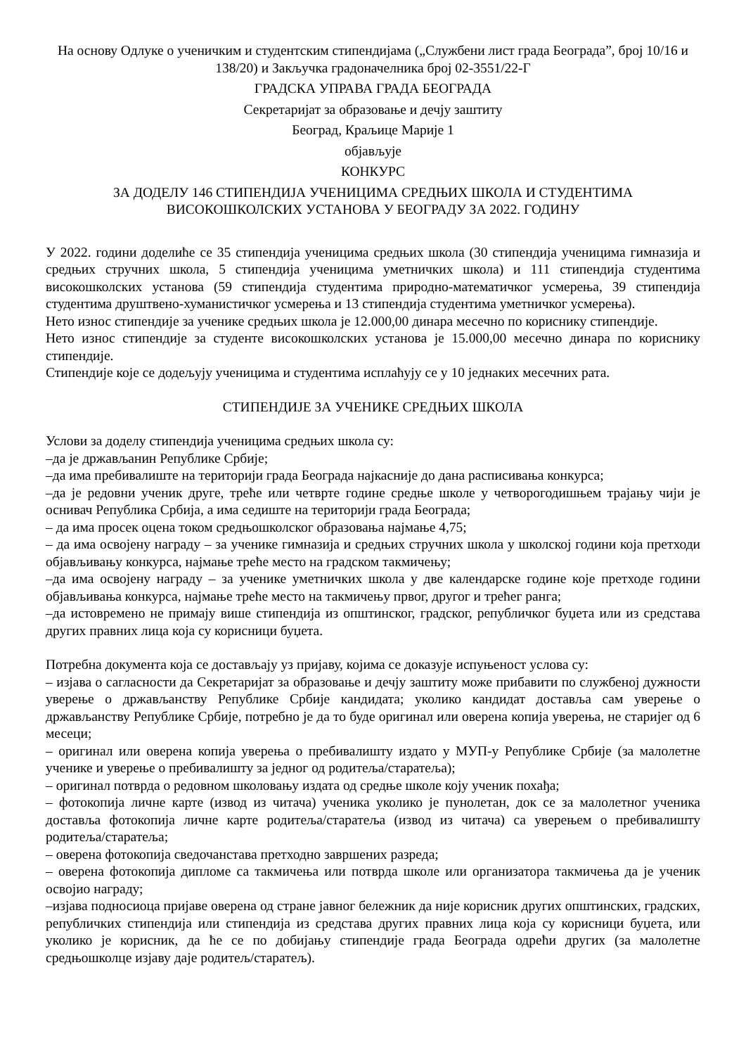На основу Одлуке о ученичким и студентским стипендијама („Службени лист града Београда”, број 10/16 и 138/20) и Закључка градоначелника број 02-3551/22-Г
ГРАДСКА УПРАВА ГРАДА БЕОГРАДА
Секретаријат за образовање и дечју заштиту
Београд, Краљице Марије 1
објављује
КОНКУРС
ЗА ДОДЕЛУ 146 СТИПЕНДИЈА УЧЕНИЦИМА СРЕДЊИХ ШКОЛА И СТУДЕНТИМА ВИСОКОШКОЛСКИХ УСТАНОВА У БЕОГРАДУ ЗА 2022. ГОДИНУ
У 2022. години доделиће се 35 стипендија ученицима средњих школа (30 стипендија ученицима гимназија и средњих стручних школа, 5 стипендија ученицима уметничких школа) и 111 стипендија студентима високошколских установа (59 стипендија студентима природно-математичког усмерења, 39 стипендија студентима друштвено-хуманистичког усмерења и 13 стипендија студентима уметничког усмерења).
Нето износ стипендије за ученике средњих школа је 12.000,00 динара месечно по кориснику стипендије.
Нето износ стипендије за студенте високошколских установа је 15.000,00 месечно динара по кориснику стипендије.
Стипендије које се додељују ученицима и студентима исплаћују се у 10 једнаких месечних рата.
СТИПЕНДИЈЕ ЗА УЧЕНИКЕ СРЕДЊИХ ШКОЛА
Услови за доделу стипендија ученицима средњих школа су:
–да је држављанин Републике Србије;
–да има пребивалиште на територији града Београда најкасније до дана расписивања конкурса;
–да је редовни ученик друге, треће или четврте године средње школе у четворогодишњем трајању чији је оснивач Република Србија, а има седиште на територији града Београда;
– да има просек оцена током средњошколског образовања најмање 4,75;
– да има освојену награду – за ученике гимназија и средњих стручних школа у школској години која претходи објављивању конкурса, најмање треће место на градском такмичењу;
–да има освојену награду – за ученике уметничких школа у две календарске године које претходе години објављивања конкурса, најмање треће место на такмичењу првог, другог и трећег ранга;
–да истовремено не примају више стипендија из општинског, градског, републичког буџета или из средстава других правних лица која су корисници буџета.
Потребна документа која се достављају уз пријаву, којима се доказује испуњеност услова су:
– изјава о сагласности да Секретаријат за образовање и дечју заштиту може прибавити по службеној дужности уверење о држављанству Републике Србије кандидата; уколико кандидат доставља сам уверење о држављанству Републике Србије, потребно је да то буде оригинал или оверена копија уверења, не старијег од 6 месеци;
– оригинал или оверена копија уверења о пребивалишту издато у МУП-у Републике Србије (за малолетне ученике и уверење о пребивалишту за једног од родитеља/старатеља);
– оригинал потврда о редовном школовању издата од средње школе коју ученик похађа;
– фотокопија личне карте (извод из читача) ученика уколико је пунолетан, док се за малолетног ученика доставља фотокопија личне карте родитеља/старатеља (извод из читача) са уверењем о пребивалишту родитеља/старатеља;
– оверена фотокопија сведочанстава претходно завршених разреда;
– оверена фотокопија дипломе са такмичења или потврда школе или организатора такмичења да је ученик освојио награду;
–изјава подносиоца пријаве оверена од стране јавног бележник да није корисник других општинских, градских, републичких стипендија или стипендија из средстава других правних лица која су корисници буџета, или уколико је корисник, да ће се по добијању стипендије града Београда одрећи других (за малолетне средњошколце изјаву даје родитељ/старатељ).